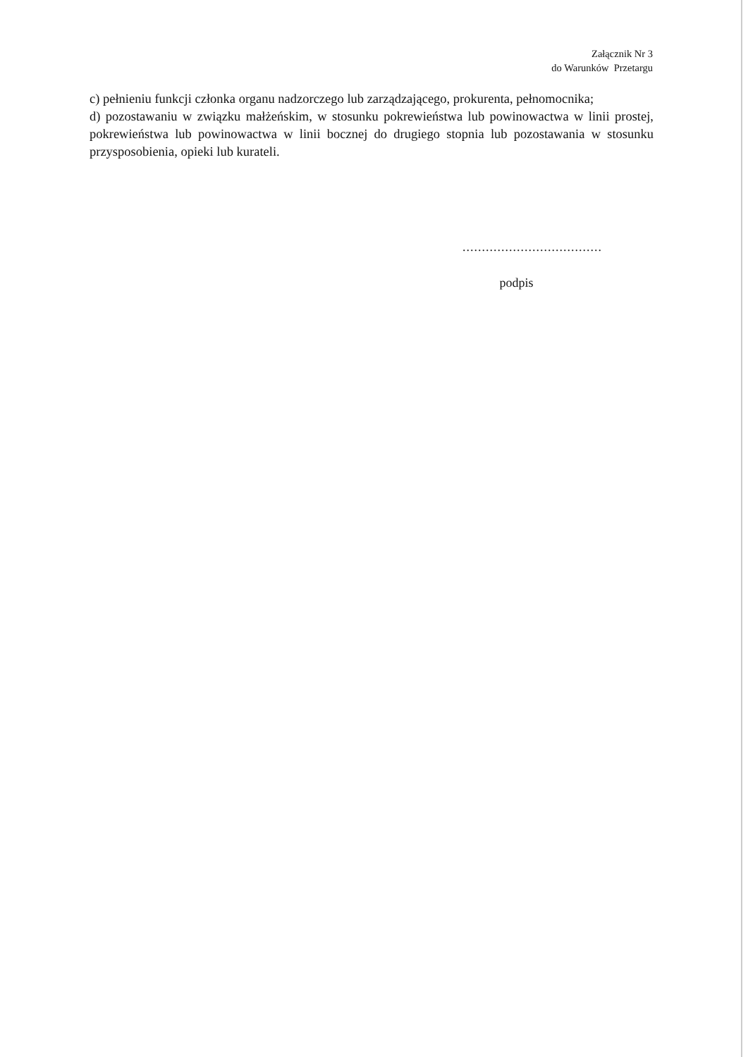Załącznik Nr 3
do Warunków Przetargu
c) pełnieniu funkcji członka organu nadzorczego lub zarządzającego, prokurenta, pełnomocnika;
d) pozostawaniu w związku małżeńskim, w stosunku pokrewieństwa lub powinowactwa w linii prostej, pokrewieństwa lub powinowactwa w linii bocznej do drugiego stopnia lub pozostawania w stosunku przysposobienia, opieki lub kurateli.
....................................
podpis